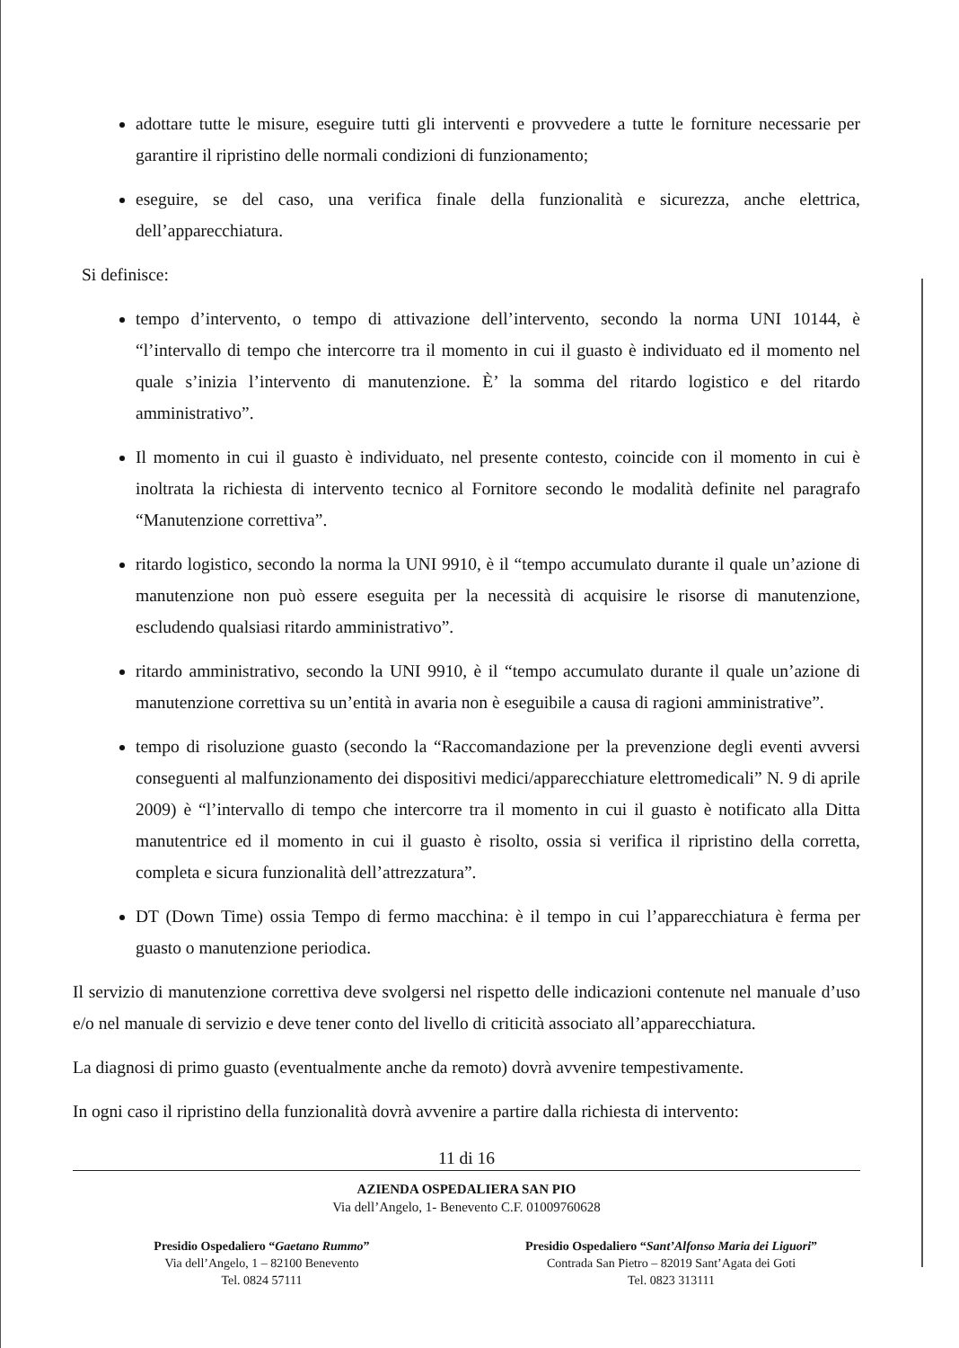adottare tutte le misure, eseguire tutti gli interventi e provvedere a tutte le forniture necessarie per garantire il ripristino delle normali condizioni di funzionamento;
eseguire, se del caso, una verifica finale della funzionalità e sicurezza, anche elettrica, dell’apparecchiatura.
Si definisce:
tempo d’intervento, o tempo di attivazione dell’intervento, secondo la norma UNI 10144, è “l’intervallo di tempo che intercorre tra il momento in cui il guasto è individuato ed il momento nel quale s’inizia l’intervento di manutenzione. È’ la somma del ritardo logistico e del ritardo amministrativo”.
Il momento in cui il guasto è individuato, nel presente contesto, coincide con il momento in cui è inoltrata la richiesta di intervento tecnico al Fornitore secondo le modalità definite nel paragrafo “Manutenzione correttiva”.
ritardo logistico, secondo la norma la UNI 9910, è il “tempo accumulato durante il quale un’azione di manutenzione non può essere eseguita per la necessità di acquisire le risorse di manutenzione, escludendo qualsiasi ritardo amministrativo”.
ritardo amministrativo, secondo la UNI 9910, è il “tempo accumulato durante il quale un’azione di manutenzione correttiva su un’entità in avaria non è eseguibile a causa di ragioni amministrative”.
tempo di risoluzione guasto (secondo la “Raccomandazione per la prevenzione degli eventi avversi conseguenti al malfunzionamento dei dispositivi medici/apparecchiature elettromedicali” N. 9 di aprile 2009) è “l’intervallo di tempo che intercorre tra il momento in cui il guasto è notificato alla Ditta manutentrice ed il momento in cui il guasto è risolto, ossia si verifica il ripristino della corretta, completa e sicura funzionalità dell’attrezzatura”.
DT (Down Time) ossia Tempo di fermo macchina: è il tempo in cui l’apparecchiatura è ferma per guasto o manutenzione periodica.
Il servizio di manutenzione correttiva deve svolgersi nel rispetto delle indicazioni contenute nel manuale d’uso e/o nel manuale di servizio e deve tener conto del livello di criticità associato all’apparecchiatura.
La diagnosi di primo guasto (eventualmente anche da remoto) dovrà avvenire tempestivamente.
In ogni caso il ripristino della funzionalità dovrà avvenire a partire dalla richiesta di intervento:
11 di 16
AZIENDA OSPEDALIERA SAN PIO
Via dell’Angelo, 1- Benevento C.F. 01009760628
Presidio Ospedaliero “Gaetano Rummo”
Via dell’Angelo, 1 – 82100 Benevento
Tel. 0824 57111
Presidio Ospedaliero “Sant’Alfonso Maria dei Liguori”
Contrada San Pietro – 82019 Sant’Agata dei Goti
Tel. 0823 313111